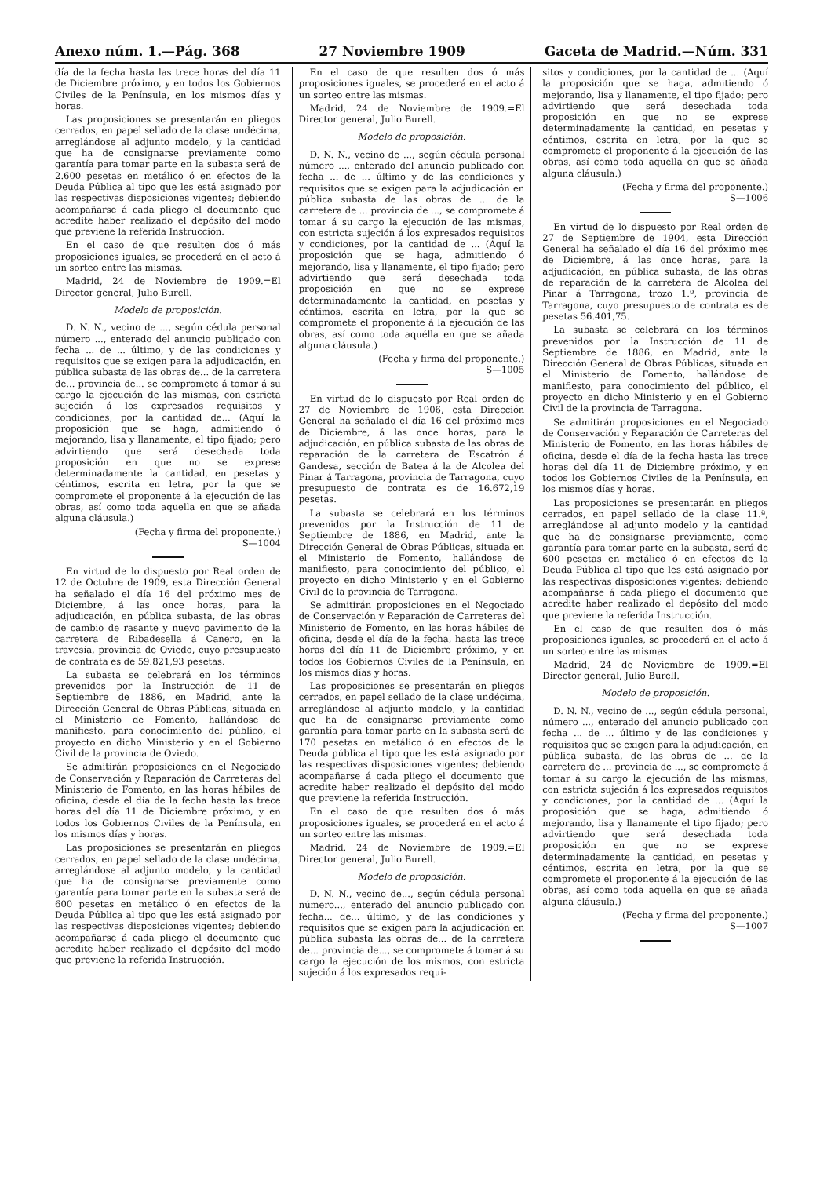Anexo núm. 1.—Pág. 368 27 Noviembre 1909 Gaceta de Madrid.—Núm. 331
día de la fecha hasta las trece horas del día 11 de Diciembre próximo, y en todos los Gobiernos Civiles de la Península, en los mismos días y horas.
Las proposiciones se presentarán en pliegos cerrados, en papel sellado de la clase undécima, arreglándose al adjunto modelo, y la cantidad que ha de consignarse previamente como garantía para tomar parte en la subasta será de 2.600 pesetas en metálico ó en efectos de la Deuda Pública al tipo que les está asignado por las respectivas disposiciones vigentes; debiendo acompañarse á cada pliego el documento que acredite haber realizado el depósito del modo que previene la referida Instrucción.
En el caso de que resulten dos ó más proposiciones iguales, se procederá en el acto á un sorteo entre las mismas.
Madrid, 24 de Noviembre de 1909.=El Director general, Julio Burell.
Modelo de proposición.
D. N. N., vecino de ..., según cédula personal número ..., enterado del anuncio publicado con fecha ... de ... último, y de las condiciones y requisitos que se exigen para la adjudicación, en pública subasta de las obras de... de la carretera de... provincia de... se compromete á tomar á su cargo la ejecución de las mismas, con estricta sujeción á los expresados requisitos y condiciones, por la cantidad de... (Aquí la proposición que se haga, admitiendo ó mejorando, lisa y llanamente, el tipo fijado; pero advirtiendo que será desechada toda proposición en que no se exprese determinadamente la cantidad, en pesetas y céntimos, escrita en letra, por la que se compromete el proponente á la ejecución de las obras, así como toda aquella en que se añada alguna cláusula.)
(Fecha y firma del proponente.)
S—1004
En virtud de lo dispuesto por Real orden de 12 de Octubre de 1909, esta Dirección General ha señalado el día 16 del próximo mes de Diciembre, á las once horas, para la adjudicación, en pública subasta, de las obras de cambio de rasante y nuevo pavimento de la carretera de Ribadesella á Canero, en la travesía, provincia de Oviedo, cuyo presupuesto de contrata es de 59.821,93 pesetas.
La subasta se celebrará en los términos prevenidos por la Instrucción de 11 de Septiembre de 1886, en Madrid, ante la Dirección General de Obras Públicas, situada en el Ministerio de Fomento, hallándose de manifiesto, para conocimiento del público, el proyecto en dicho Ministerio y en el Gobierno Civil de la provincia de Oviedo.
Se admitirán proposiciones en el Negociado de Conservación y Reparación de Carreteras del Ministerio de Fomento, en las horas hábiles de oficina, desde el día de la fecha hasta las trece horas del día 11 de Diciembre próximo, y en todos los Gobiernos Civiles de la Península, en los mismos días y horas.
Las proposiciones se presentarán en pliegos cerrados, en papel sellado de la clase undécima, arreglándose al adjunto modelo, y la cantidad que ha de consignarse previamente como garantía para tomar parte en la subasta será de 600 pesetas en metálico ó en efectos de la Deuda Pública al tipo que les está asignado por las respectivas disposiciones vigentes; debiendo acompañarse á cada pliego el documento que acredite haber realizado el depósito del modo que previene la referida Instrucción.
En el caso de que resulten dos ó más proposiciones iguales, se procederá en el acto á un sorteo entre las mismas.
Madrid, 24 de Noviembre de 1909.=El Director general, Julio Burell.
Modelo de proposición.
D. N. N., vecino de ..., según cédula personal número ..., enterado del anuncio publicado con fecha ... de ... último y de las condiciones y requisitos que se exigen para la adjudicación en pública subasta de las obras de ... de la carretera de ... provincia de ..., se compromete á tomar á su cargo la ejecución de las mismas, con estricta sujeción á los expresados requisitos y condiciones, por la cantidad de ... (Aquí la proposición que se haga, admitiendo ó mejorando, lisa y llanamente, el tipo fijado; pero advirtiendo que será desechada toda proposición en que no se exprese determinadamente la cantidad, en pesetas y céntimos, escrita en letra, por la que se compromete el proponente á la ejecución de las obras, así como toda aquélla en que se añada alguna cláusula.)
(Fecha y firma del proponente.)
S—1005
En virtud de lo dispuesto por Real orden de 27 de Noviembre de 1906, esta Dirección General ha señalado el día 16 del próximo mes de Diciembre, á las once horas, para la adjudicación, en pública subasta de las obras de reparación de la carretera de Escatrón á Gandesa, sección de Batea á la de Alcolea del Pinar á Tarragona, provincia de Tarragona, cuyo presupuesto de contrata es de 16.672,19 pesetas.
La subasta se celebrará en los términos prevenidos por la Instrucción de 11 de Septiembre de 1886, en Madrid, ante la Dirección General de Obras Públicas, situada en el Ministerio de Fomento, hallándose de manifiesto, para conocimiento del público, el proyecto en dicho Ministerio y en el Gobierno Civil de la provincia de Tarragona.
Se admitirán proposiciones en el Negociado de Conservación y Reparación de Carreteras del Ministerio de Fomento, en las horas hábiles de oficina, desde el día de la fecha, hasta las trece horas del día 11 de Diciembre próximo, y en todos los Gobiernos Civiles de la Península, en los mismos días y horas.
Las proposiciones se presentarán en pliegos cerrados, en papel sellado de la clase undécima, arreglándose al adjunto modelo, y la cantidad que ha de consignarse previamente como garantía para tomar parte en la subasta será de 170 pesetas en metálico ó en efectos de la Deuda pública al tipo que les está asignado por las respectivas disposiciones vigentes; debiendo acompañarse á cada pliego el documento que acredite haber realizado el depósito del modo que previene la referida Instrucción.
En el caso de que resulten dos ó más proposiciones iguales, se procederá en el acto á un sorteo entre las mismas.
Madrid, 24 de Noviembre de 1909.=El Director general, Julio Burell.
Modelo de proposición.
D. N. N., vecino de..., según cédula personal número..., enterado del anuncio publicado con fecha... de... último, y de las condiciones y requisitos que se exigen para la adjudicación en pública subasta las obras de... de la carretera de... provincia de..., se compromete á tomar á su cargo la ejecución de los mismos, con estricta sujeción á los expresados requi-
sitos y condiciones, por la cantidad de ... (Aquí la proposición que se haga, admitiendo ó mejorando, lisa y llanamente, el tipo fijado; pero advirtiendo que será desechada toda proposición en que no se exprese determinadamente la cantidad, en pesetas y céntimos, escrita en letra, por la que se compromete el proponente á la ejecución de las obras, así como toda aquella en que se añada alguna cláusula.)
(Fecha y firma del proponente.)
S—1006
En virtud de lo dispuesto por Real orden de 27 de Septiembre de 1904, esta Dirección General ha señalado el día 16 del próximo mes de Diciembre, á las once horas, para la adjudicación, en pública subasta, de las obras de reparación de la carretera de Alcolea del Pinar á Tarragona, trozo 1.º, provincia de Tarragona, cuyo presupuesto de contrata es de pesetas 56.401,75.
La subasta se celebrará en los términos prevenidos por la Instrucción de 11 de Septiembre de 1886, en Madrid, ante la Dirección General de Obras Públicas, situada en el Ministerio de Fomento, hallándose de manifiesto, para conocimiento del público, el proyecto en dicho Ministerio y en el Gobierno Civil de la provincia de Tarragona.
Se admitirán proposiciones en el Negociado de Conservación y Reparación de Carreteras del Ministerio de Fomento, en las horas hábiles de oficina, desde el día de la fecha hasta las trece horas del día 11 de Diciembre próximo, y en todos los Gobiernos Civiles de la Península, en los mismos días y horas.
Las proposiciones se presentarán en pliegos cerrados, en papel sellado de la clase 11.ª, arreglándose al adjunto modelo y la cantidad que ha de consignarse previamente, como garantía para tomar parte en la subasta, será de 600 pesetas en metálico ó en efectos de la Deuda Pública al tipo que les está asignado por las respectivas disposiciones vigentes; debiendo acompañarse á cada pliego el documento que acredite haber realizado el depósito del modo que previene la referida Instrucción.
En el caso de que resulten dos ó más proposiciones iguales, se procederá en el acto á un sorteo entre las mismas.
Madrid, 24 de Noviembre de 1909.=El Director general, Julio Burell.
Modelo de proposición.
D. N. N., vecino de ..., según cédula personal, número ..., enterado del anuncio publicado con fecha ... de ... último y de las condiciones y requisitos que se exigen para la adjudicación, en pública subasta, de las obras de ... de la carretera de ... provincia de ..., se compromete á tomar á su cargo la ejecución de las mismas, con estricta sujeción á los expresados requisitos y condiciones, por la cantidad de ... (Aquí la proposición que se haga, admitiendo ó mejorando, lisa y llanamente el tipo fijado; pero advirtiendo que será desechada toda proposición en que no se exprese determinadamente la cantidad, en pesetas y céntimos, escrita en letra, por la que se compromete el proponente á la ejecución de las obras, así como toda aquella en que se añada alguna cláusula.)
(Fecha y firma del proponente.)
S—1007